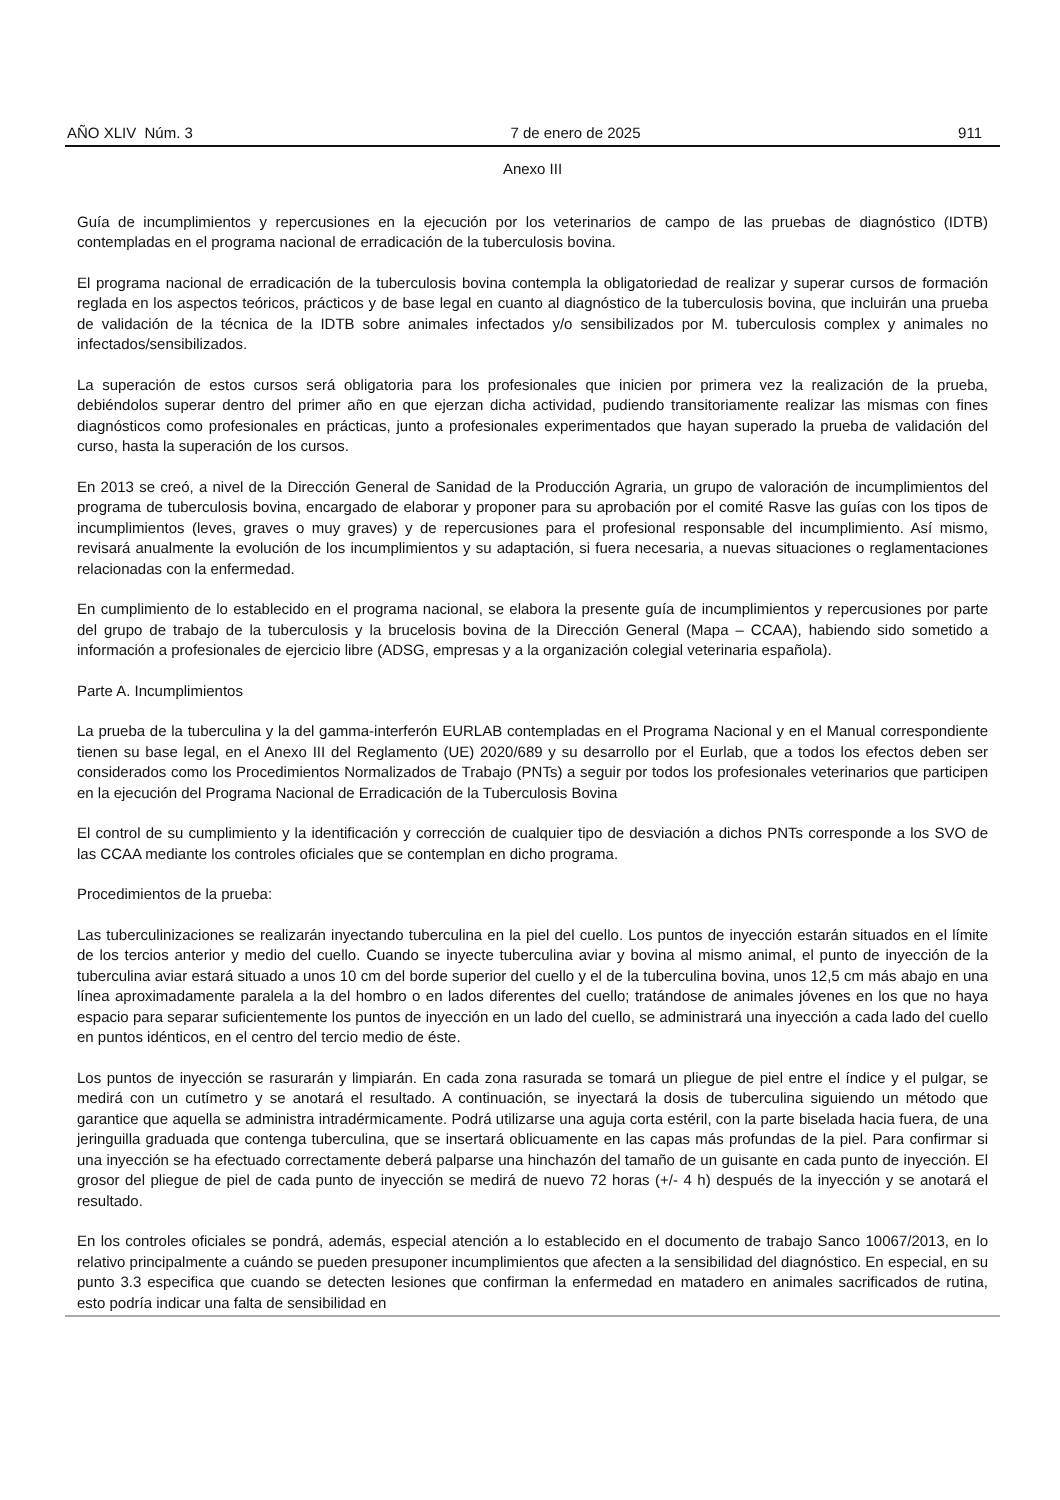AÑO XLIV Núm. 3 7 de enero de 2025 911
Anexo III
Guía de incumplimientos y repercusiones en la ejecución por los veterinarios de campo de las pruebas de diagnóstico (IDTB) contempladas en el programa nacional de erradicación de la tuberculosis bovina.
El programa nacional de erradicación de la tuberculosis bovina contempla la obligatoriedad de realizar y superar cursos de formación reglada en los aspectos teóricos, prácticos y de base legal en cuanto al diagnóstico de la tuberculosis bovina, que incluirán una prueba de validación de la técnica de la IDTB sobre animales infectados y/o sensibilizados por M. tuberculosis complex y animales no infectados/sensibilizados.
La superación de estos cursos será obligatoria para los profesionales que inicien por primera vez la realización de la prueba, debiéndolos superar dentro del primer año en que ejerzan dicha actividad, pudiendo transitoriamente realizar las mismas con fines diagnósticos como profesionales en prácticas, junto a profesionales experimentados que hayan superado la prueba de validación del curso, hasta la superación de los cursos.
En 2013 se creó, a nivel de la Dirección General de Sanidad de la Producción Agraria, un grupo de valoración de incumplimientos del programa de tuberculosis bovina, encargado de elaborar y proponer para su aprobación por el comité Rasve las guías con los tipos de incumplimientos (leves, graves o muy graves) y de repercusiones para el profesional responsable del incumplimiento. Así mismo, revisará anualmente la evolución de los incumplimientos y su adaptación, si fuera necesaria, a nuevas situaciones o reglamentaciones relacionadas con la enfermedad.
En cumplimiento de lo establecido en el programa nacional, se elabora la presente guía de incumplimientos y repercusiones por parte del grupo de trabajo de la tuberculosis y la brucelosis bovina de la Dirección General (Mapa – CCAA), habiendo sido sometido a información a profesionales de ejercicio libre (ADSG, empresas y a la organización colegial veterinaria española).
Parte A. Incumplimientos
La prueba de la tuberculina y la del gamma-interferón EURLAB contempladas en el Programa Nacional y en el Manual correspondiente tienen su base legal, en el Anexo III del Reglamento (UE) 2020/689 y su desarrollo por el Eurlab, que a todos los efectos deben ser considerados como los Procedimientos Normalizados de Trabajo (PNTs) a seguir por todos los profesionales veterinarios que participen en la ejecución del Programa Nacional de Erradicación de la Tuberculosis Bovina
El control de su cumplimiento y la identificación y corrección de cualquier tipo de desviación a dichos PNTs corresponde a los SVO de las CCAA mediante los controles oficiales que se contemplan en dicho programa.
Procedimientos de la prueba:
Las tuberculinizaciones se realizarán inyectando tuberculina en la piel del cuello. Los puntos de inyección estarán situados en el límite de los tercios anterior y medio del cuello. Cuando se inyecte tuberculina aviar y bovina al mismo animal, el punto de inyección de la tuberculina aviar estará situado a unos 10 cm del borde superior del cuello y el de la tuberculina bovina, unos 12,5 cm más abajo en una línea aproximadamente paralela a la del hombro o en lados diferentes del cuello; tratándose de animales jóvenes en los que no haya espacio para separar suficientemente los puntos de inyección en un lado del cuello, se administrará una inyección a cada lado del cuello en puntos idénticos, en el centro del tercio medio de éste.
Los puntos de inyección se rasurarán y limpiarán. En cada zona rasurada se tomará un pliegue de piel entre el índice y el pulgar, se medirá con un cutímetro y se anotará el resultado. A continuación, se inyectará la dosis de tuberculina siguiendo un método que garantice que aquella se administra intradérmicamente. Podrá utilizarse una aguja corta estéril, con la parte biselada hacia fuera, de una jeringuilla graduada que contenga tuberculina, que se insertará oblicuamente en las capas más profundas de la piel. Para confirmar si una inyección se ha efectuado correctamente deberá palparse una hinchazón del tamaño de un guisante en cada punto de inyección. El grosor del pliegue de piel de cada punto de inyección se medirá de nuevo 72 horas (+/- 4 h) después de la inyección y se anotará el resultado.
En los controles oficiales se pondrá, además, especial atención a lo establecido en el documento de trabajo Sanco 10067/2013, en lo relativo principalmente a cuándo se pueden presuponer incumplimientos que afecten a la sensibilidad del diagnóstico. En especial, en su punto 3.3 especifica que cuando se detecten lesiones que confirman la enfermedad en matadero en animales sacrificados de rutina, esto podría indicar una falta de sensibilidad en